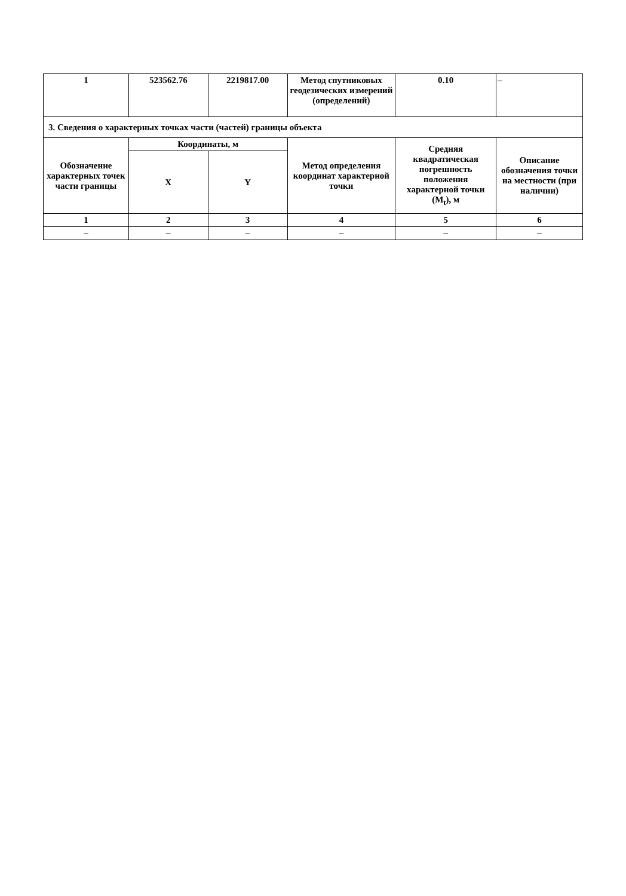| 1 | 523562.76 | 2219817.00 | Метод спутниковых геодезических измерений (определений) | 0.10 | – |
| 3. Сведения о характерных точках части (частей) границы объекта | | | | | |
| Обозначение характерных точек части границы | Координаты, м | | Метод определения координат характерной точки | Средняя квадратическая погрешность положения характерной точки (M<sub>t</sub>), м | Описание обозначения точки на местности (при наличии) |
| | X | Y | | | |
| 1 | 2 | 3 | 4 | 5 | 6 |
| – | – | – | – | – | – |